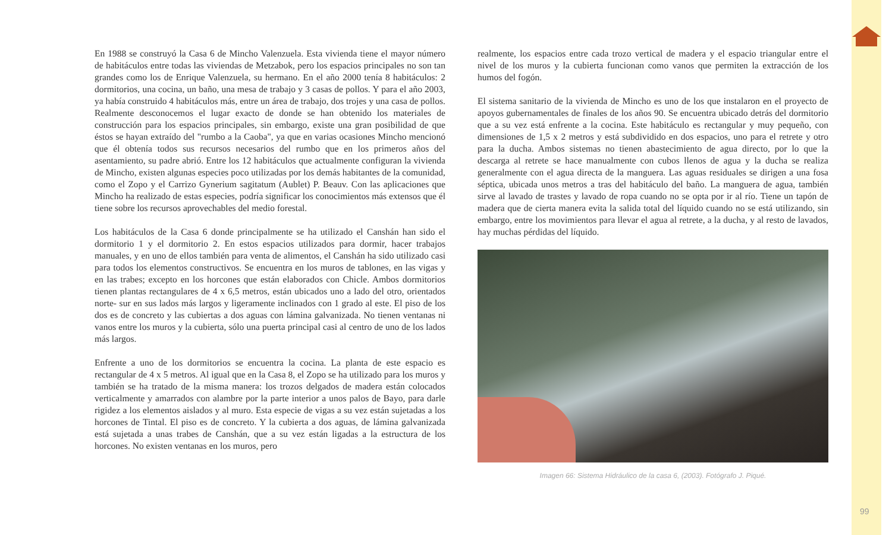En 1988 se construyó la Casa 6 de Mincho Valenzuela. Esta vivienda tiene el mayor número de habitáculos entre todas las viviendas de Metzabok, pero los espacios principales no son tan grandes como los de Enrique Valenzuela, su hermano. En el año 2000 tenía 8 habitáculos: 2 dormitorios, una cocina, un baño, una mesa de trabajo y 3 casas de pollos. Y para el año 2003, ya había construido 4 habitáculos más, entre un área de trabajo, dos trojes y una casa de pollos. Realmente desconocemos el lugar exacto de donde se han obtenido los materiales de construcción para los espacios principales, sin embargo, existe una gran posibilidad de que éstos se hayan extraído del "rumbo a la Caoba", ya que en varias ocasiones Mincho mencionó que él obtenía todos sus recursos necesarios del rumbo que en los primeros años del asentamiento, su padre abrió. Entre los 12 habitáculos que actualmente configuran la vivienda de Mincho, existen algunas especies poco utilizadas por los demás habitantes de la comunidad, como el Zopo y el Carrizo Gynerium sagitatum (Aublet) P. Beauv. Con las aplicaciones que Mincho ha realizado de estas especies, podría significar los conocimientos más extensos que él tiene sobre los recursos aprovechables del medio forestal.
Los habitáculos de la Casa 6 donde principalmente se ha utilizado el Canshán han sido el dormitorio 1 y el dormitorio 2. En estos espacios utilizados para dormir, hacer trabajos manuales, y en uno de ellos también para venta de alimentos, el Canshán ha sido utilizado casi para todos los elementos constructivos. Se encuentra en los muros de tablones, en las vigas y en las trabes; excepto en los horcones que están elaborados con Chicle. Ambos dormitorios tienen plantas rectangulares de 4 x 6,5 metros, están ubicados uno a lado del otro, orientados norte- sur en sus lados más largos y ligeramente inclinados con 1 grado al este. El piso de los dos es de concreto y las cubiertas a dos aguas con lámina galvanizada. No tienen ventanas ni vanos entre los muros y la cubierta, sólo una puerta principal casi al centro de uno de los lados más largos.
Enfrente a uno de los dormitorios se encuentra la cocina. La planta de este espacio es rectangular de 4 x 5 metros. Al igual que en la Casa 8, el Zopo se ha utilizado para los muros y también se ha tratado de la misma manera: los trozos delgados de madera están colocados verticalmente y amarrados con alambre por la parte interior a unos palos de Bayo, para darle rigidez a los elementos aislados y al muro. Esta especie de vigas a su vez están sujetadas a los horcones de Tintal. El piso es de concreto. Y la cubierta a dos aguas, de lámina galvanizada está sujetada a unas trabes de Canshán, que a su vez están ligadas a la estructura de los horcones. No existen ventanas en los muros, pero
realmente, los espacios entre cada trozo vertical de madera y el espacio triangular entre el nivel de los muros y la cubierta funcionan como vanos que permiten la extracción de los humos del fogón.
El sistema sanitario de la vivienda de Mincho es uno de los que instalaron en el proyecto de apoyos gubernamentales de finales de los años 90. Se encuentra ubicado detrás del dormitorio que a su vez está enfrente a la cocina. Este habitáculo es rectangular y muy pequeño, con dimensiones de 1,5 x 2 metros y está subdividido en dos espacios, uno para el retrete y otro para la ducha. Ambos sistemas no tienen abastecimiento de agua directo, por lo que la descarga al retrete se hace manualmente con cubos llenos de agua y la ducha se realiza generalmente con el agua directa de la manguera. Las aguas residuales se dirigen a una fosa séptica, ubicada unos metros a tras del habitáculo del baño. La manguera de agua, también sirve al lavado de trastes y lavado de ropa cuando no se opta por ir al río. Tiene un tapón de madera que de cierta manera evita la salida total del líquido cuando no se está utilizando, sin embargo, entre los movimientos para llevar el agua al retrete, a la ducha, y al resto de lavados, hay muchas pérdidas del líquido.
Imagen 66: Sistema Hidráulico de la casa 6, (2003). Fotógrafo J. Piqué.
99